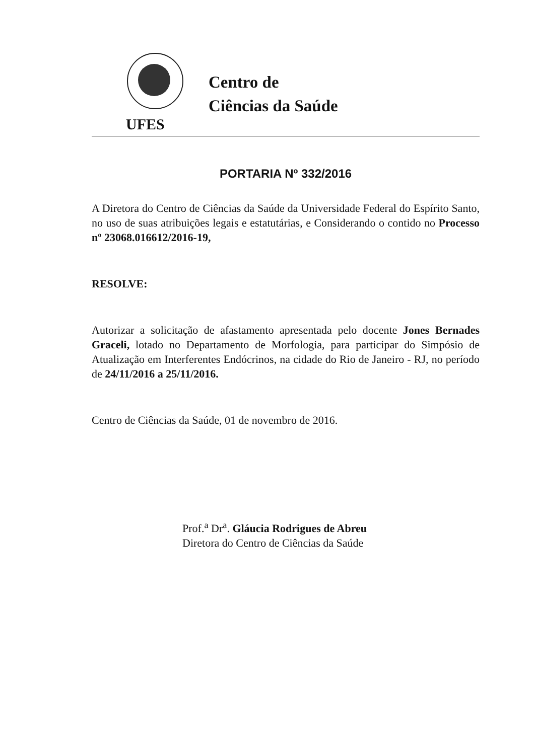UFES
Centro de
Ciências da Saúde
PORTARIA Nº 332/2016
A Diretora do Centro de Ciências da Saúde da Universidade Federal do Espírito Santo, no uso de suas atribuições legais e estatutárias, e Considerando o contido no Processo nº 23068.016612/2016-19,
RESOLVE:
Autorizar a solicitação de afastamento apresentada pelo docente Jones Bernades Graceli, lotado no Departamento de Morfologia, para participar do Simpósio de Atualização em Interferentes Endócrinos, na cidade do Rio de Janeiro - RJ, no período de 24/11/2016 a 25/11/2016.
Centro de Ciências da Saúde, 01 de novembro de 2016.
Prof.<sup>a</sup> Dr<sup>a</sup>. Gláucia Rodrigues de Abreu
Diretora do Centro de Ciências da Saúde